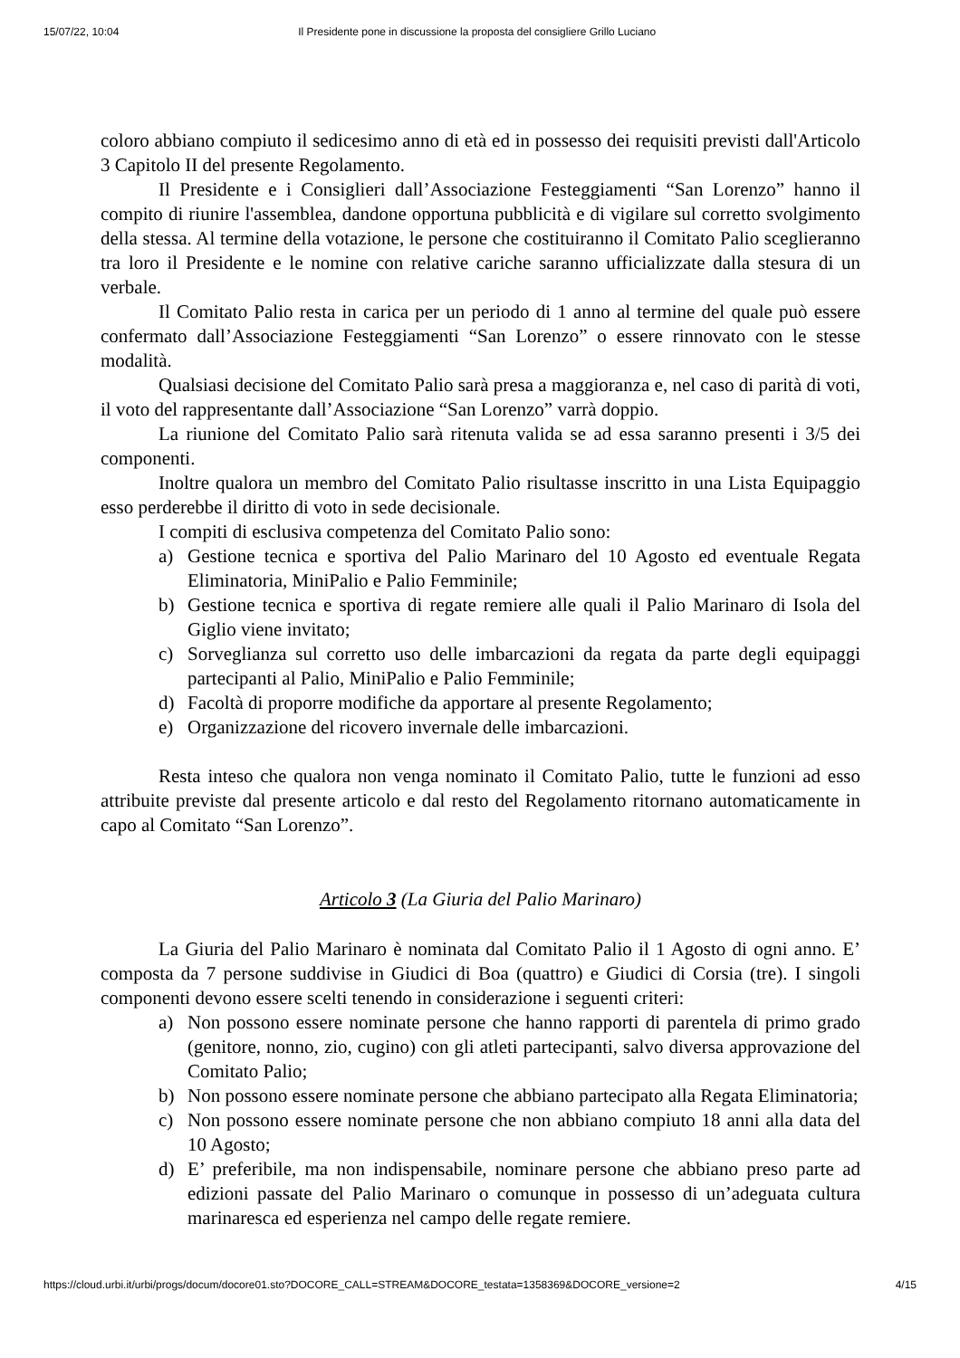15/07/22, 10:04 Il Presidente pone in discussione la proposta del consigliere Grillo Luciano
coloro abbiano compiuto il sedicesimo anno di età ed in possesso dei requisiti previsti dall'Articolo 3 Capitolo II del presente Regolamento.
Il Presidente e i Consiglieri dall’Associazione Festeggiamenti “San Lorenzo” hanno il compito di riunire l'assemblea, dandone opportuna pubblicità e di vigilare sul corretto svolgimento della stessa. Al termine della votazione, le persone che costituiranno il Comitato Palio sceglieranno tra loro il Presidente e le nomine con relative cariche saranno ufficializzate dalla stesura di un verbale.
Il Comitato Palio resta in carica per un periodo di 1 anno al termine del quale può essere confermato dall’Associazione Festeggiamenti “San Lorenzo” o essere rinnovato con le stesse modalità.
Qualsiasi decisione del Comitato Palio sarà presa a maggioranza e, nel caso di parità di voti, il voto del rappresentante dall’Associazione “San Lorenzo” varrà doppio.
La riunione del Comitato Palio sarà ritenuta valida se ad essa saranno presenti i 3/5 dei componenti.
Inoltre qualora un membro del Comitato Palio risultasse inscritto in una Lista Equipaggio esso perderebbe il diritto di voto in sede decisionale.
I compiti di esclusiva competenza del Comitato Palio sono:
a) Gestione tecnica e sportiva del Palio Marinaro del 10 Agosto ed eventuale Regata Eliminatoria, MiniPalio e Palio Femminile;
b) Gestione tecnica e sportiva di regate remiere alle quali il Palio Marinaro di Isola del Giglio viene invitato;
c) Sorveglianza sul corretto uso delle imbarcazioni da regata da parte degli equipaggi partecipanti al Palio, MiniPalio e Palio Femminile;
d) Facoltà di proporre modifiche da apportare al presente Regolamento;
e) Organizzazione del ricovero invernale delle imbarcazioni.
Resta inteso che qualora non venga nominato il Comitato Palio, tutte le funzioni ad esso attribuite previste dal presente articolo e dal resto del Regolamento ritornano automaticamente in capo al Comitato “San Lorenzo”.
Articolo 3 (La Giuria del Palio Marinaro)
La Giuria del Palio Marinaro è nominata dal Comitato Palio il 1 Agosto di ogni anno. E’ composta da 7 persone suddivise in Giudici di Boa (quattro) e Giudici di Corsia (tre). I singoli componenti devono essere scelti tenendo in considerazione i seguenti criteri:
a) Non possono essere nominate persone che hanno rapporti di parentela di primo grado (genitore, nonno, zio, cugino) con gli atleti partecipanti, salvo diversa approvazione del Comitato Palio;
b) Non possono essere nominate persone che abbiano partecipato alla Regata Eliminatoria;
c) Non possono essere nominate persone che non abbiano compiuto 18 anni alla data del 10 Agosto;
d) E’ preferibile, ma non indispensabile, nominare persone che abbiano preso parte ad edizioni passate del Palio Marinaro o comunque in possesso di un’adeguata cultura marinaresca ed esperienza nel campo delle regate remiere.
https://cloud.urbi.it/urbi/progs/docum/docore01.sto?DOCORE_CALL=STREAM&DOCORE_testata=1358369&DOCORE_versione=2 4/15